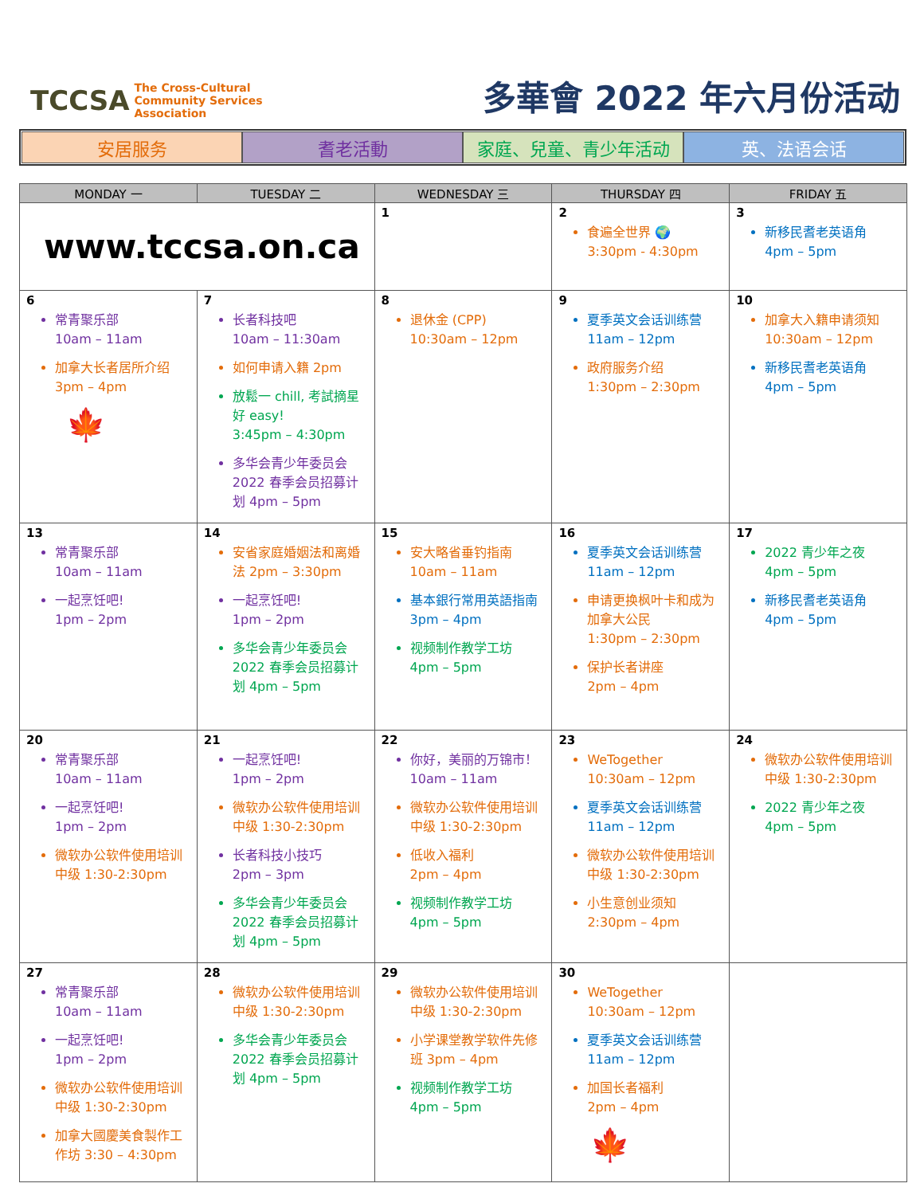TCCSA The Cross-Cultural
Community Services
Association
多華會 2022 年六月份活动
安居服务 耆老活動 家庭、兒童、青少年活动 英、法语会话
| MONDAY 一 | TUESDAY 二 | WEDNESDAY 三 | THURSDAY 四 | FRIDAY 五 |
| --- | --- | --- | --- | --- |
| www.tccsa.on.ca | | 1 | 2 食遍全世界 🌍 3:30pm - 4:30pm | 3 新移民耆老英语角 4pm – 5pm |
| 6 常青聚乐部 10am – 11am 加拿大长者居所介绍 3pm – 4pm 🍁 | 7 长者科技吧 10am – 11:30am 如何申请入籍 2pm 放鬆一 chill, 考試摘星好 easy! 3:45pm – 4:30pm 多华会青少年委员会2022 春季会员招募计划 4pm – 5pm | 8 退休金 (CPP) 10:30am – 12pm | 9 夏季英文会话训练营 11am – 12pm 政府服务介绍 1:30pm – 2:30pm | 10 加拿大入籍申请须知 10:30am – 12pm 新移民耆老英语角 4pm – 5pm |
| 13 常青聚乐部 10am – 11am 一起烹饪吧! 1pm – 2pm | 14 安省家庭婚姻法和离婚法 2pm – 3:30pm 一起烹饪吧! 1pm – 2pm 多华会青少年委员会2022 春季会员招募计划 4pm – 5pm | 15 安大略省垂钓指南 10am – 11am 基本銀行常用英語指南 3pm – 4pm 视频制作教学工坊 4pm – 5pm | 16 夏季英文会话训练营 11am – 12pm 申请更换枫叶卡和成为加拿大公民 1:30pm – 2:30pm 保护长者讲座 2pm – 4pm | 17 2022 青少年之夜 4pm – 5pm 新移民耆老英语角 4pm – 5pm |
| 20 常青聚乐部 10am – 11am 一起烹饪吧! 1pm – 2pm 微软办公软件使用培训 中级 1:30-2:30pm | 21 一起烹饪吧! 1pm – 2pm 微软办公软件使用培训 中级 1:30-2:30pm 长者科技小技巧 2pm – 3pm 多华会青少年委员会2022 春季会员招募计划 4pm – 5pm | 22 你好，美丽的万锦市！10am – 11am 微软办公软件使用培训 中级 1:30-2:30pm 低收入福利 2pm – 4pm 视频制作教学工坊 4pm – 5pm | 23 WeTogether 10:30am – 12pm 夏季英文会话训练营 11am – 12pm 微软办公软件使用培训 中级 1:30-2:30pm 小生意创业须知 2:30pm – 4pm | 24 微软办公软件使用培训 中级 1:30-2:30pm 2022 青少年之夜 4pm – 5pm |
| 27 常青聚乐部 10am – 11am 一起烹饪吧! 1pm – 2pm 微软办公软件使用培训 中级 1:30-2:30pm 加拿大國慶美食製作工作坊 3:30 – 4:30pm | 28 微软办公软件使用培训 中级 1:30-2:30pm 多华会青少年委员会2022 春季会员招募计划 4pm – 5pm | 29 微软办公软件使用培训 中级 1:30-2:30pm 小学课堂教学软件先修班 3pm – 4pm 视频制作教学工坊 4pm – 5pm | 30 WeTogether 10:30am – 12pm 夏季英文会话训练营 11am – 12pm 加国长者福利 2pm – 4pm 🍁 | |